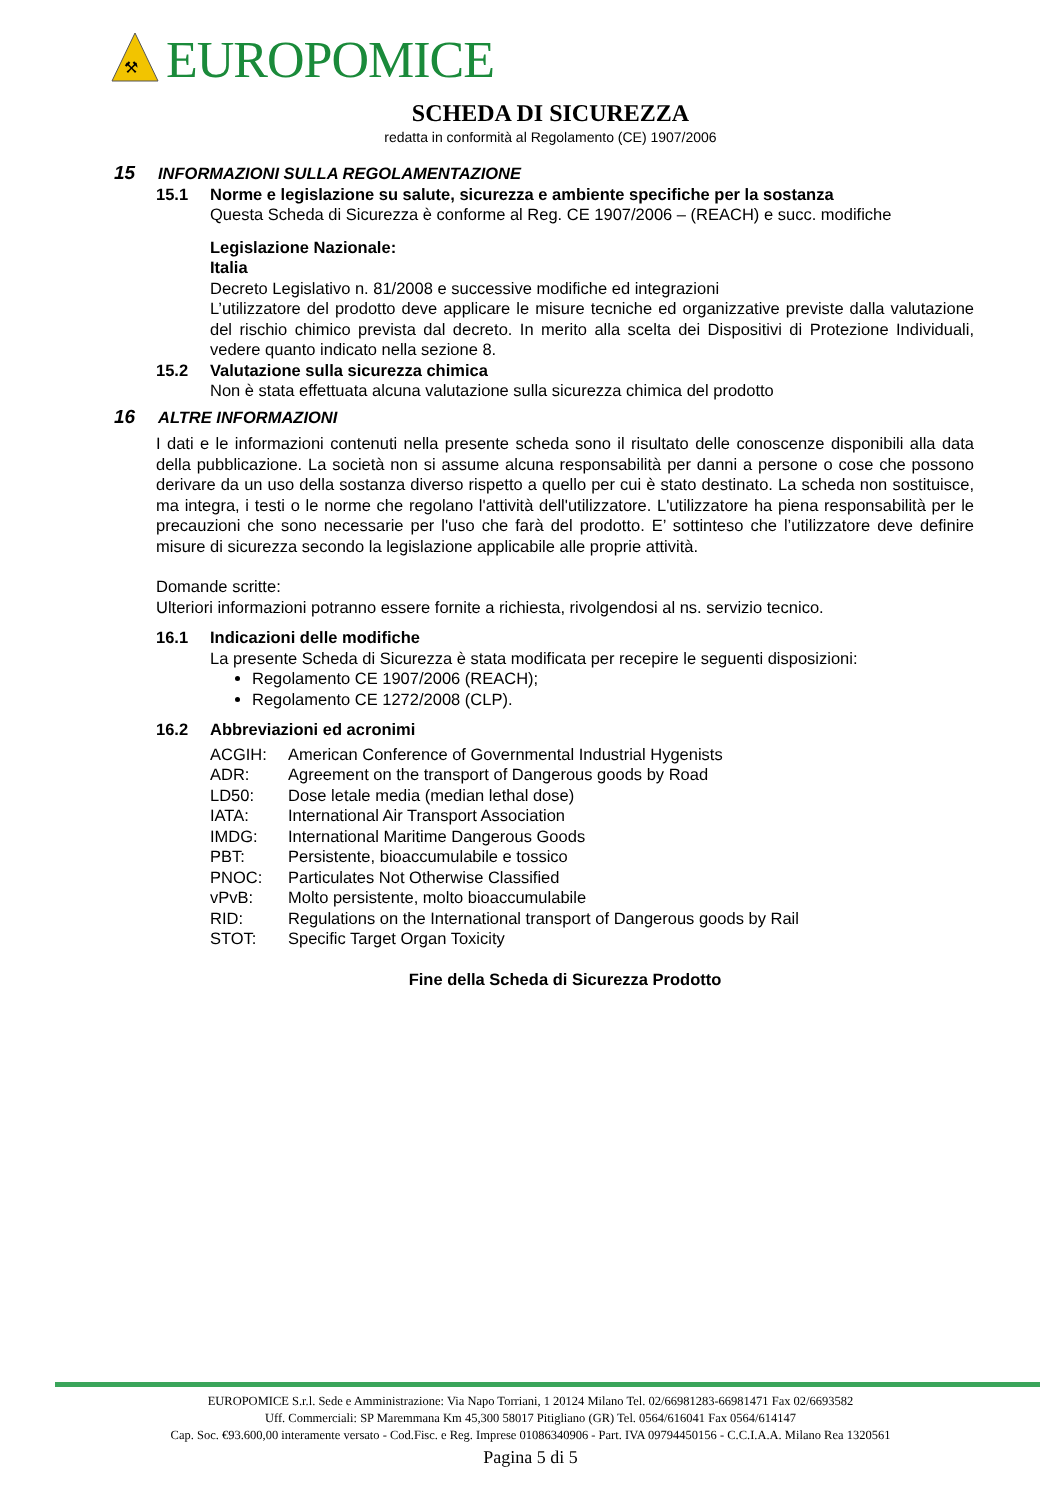⚒
EUROPOMICE
SCHEDA DI SICUREZZA
redatta in conformità al Regolamento (CE) 1907/2006
15 INFORMAZIONI SULLA REGOLAMENTAZIONE
15.1 Norme e legislazione su salute, sicurezza e ambiente specifiche per la sostanza
Questa Scheda di Sicurezza è conforme al Reg. CE 1907/2006 – (REACH) e succ. modifiche
Legislazione Nazionale:
Italia
Decreto Legislativo n. 81/2008 e successive modifiche ed integrazioni
L’utilizzatore del prodotto deve applicare le misure tecniche ed organizzative previste dalla valutazione del rischio chimico prevista dal decreto. In merito alla scelta dei Dispositivi di Protezione Individuali, vedere quanto indicato nella sezione 8.
15.2 Valutazione sulla sicurezza chimica
Non è stata effettuata alcuna valutazione sulla sicurezza chimica del prodotto
16 ALTRE INFORMAZIONI
I dati e le informazioni contenuti nella presente scheda sono il risultato delle conoscenze disponibili alla data della pubblicazione. La società non si assume alcuna responsabilità per danni a persone o cose che possono derivare da un uso della sostanza diverso rispetto a quello per cui è stato destinato. La scheda non sostituisce, ma integra, i testi o le norme che regolano l'attività dell'utilizzatore. L'utilizzatore ha piena responsabilità per le precauzioni che sono necessarie per l'uso che farà del prodotto. E’ sottinteso che l’utilizzatore deve definire misure di sicurezza secondo la legislazione applicabile alle proprie attività.
Domande scritte:
Ulteriori informazioni potranno essere fornite a richiesta, rivolgendosi al ns. servizio tecnico.
16.1 Indicazioni delle modifiche
La presente Scheda di Sicurezza è stata modificata per recepire le seguenti disposizioni:
Regolamento CE 1907/2006 (REACH);
Regolamento CE 1272/2008 (CLP).
16.2 Abbreviazioni ed acronimi
ACGIH: American Conference of Governmental Industrial Hygenists ADR: Agreement on the transport of Dangerous goods by Road LD50: Dose letale media (median lethal dose) IATA: International Air Transport Association IMDG: International Maritime Dangerous Goods PBT: Persistente, bioaccumulabile e tossico PNOC: Particulates Not Otherwise Classified vPvB: Molto persistente, molto bioaccumulabile RID: Regulations on the International transport of Dangerous goods by Rail STOT: Specific Target Organ Toxicity
Fine della Scheda di Sicurezza Prodotto
EUROPOMICE S.r.l. Sede e Amministrazione: Via Napo Torriani, 1 20124 Milano Tel. 02/66981283-66981471 Fax 02/6693582
Uff. Commerciali: SP Maremmana Km 45,300 58017 Pitigliano (GR) Tel. 0564/616041 Fax 0564/614147
Cap. Soc. €93.600,00 interamente versato - Cod.Fisc. e Reg. Imprese 01086340906 - Part. IVA 09794450156 - C.C.I.A.A. Milano Rea 1320561
Pagina 5 di 5